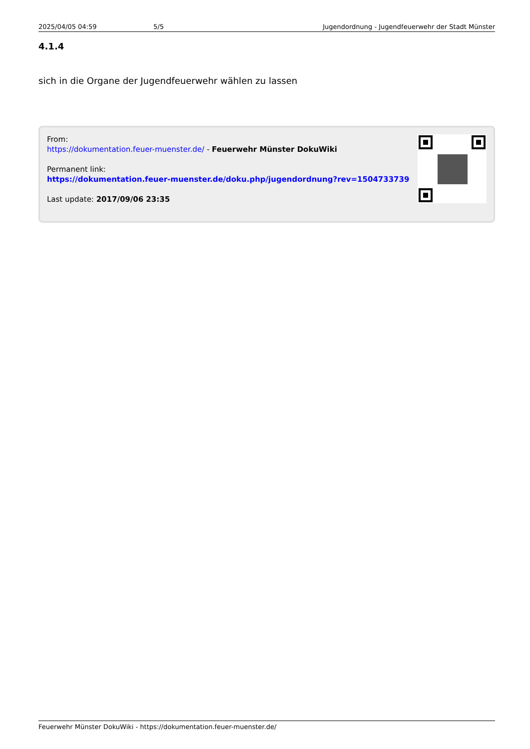2025/04/05 04:59 5/5 Jugendordnung - Jugendfeuerwehr der Stadt Münster
4.1.4
sich in die Organe der Jugendfeuerwehr wählen zu lassen
From:
https://dokumentation.feuer-muenster.de/ - Feuerwehr Münster DokuWiki
Permanent link:
https://dokumentation.feuer-muenster.de/doku.php/jugendordnung?rev=1504733739
Last update: 2017/09/06 23:35
Feuerwehr Münster DokuWiki - https://dokumentation.feuer-muenster.de/